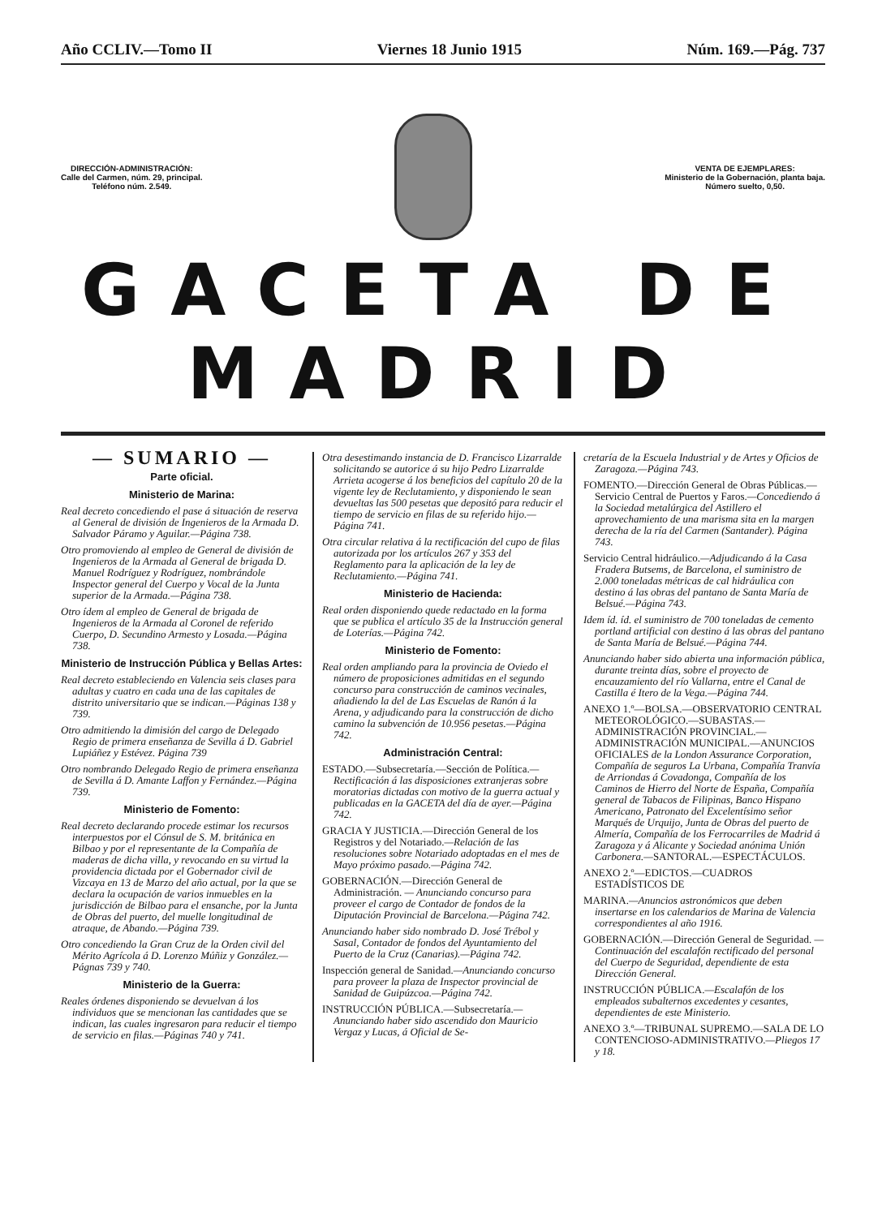Año CCLIV.—Tomo II Viernes 18 Junio 1915 Núm. 169.—Pág. 737
DIRECCIÓN-ADMINISTRACIÓN:
Calle del Carmen, núm. 29, principal.
Teléfono núm. 2.549.
VENTA DE EJEMPLARES:
Ministerio de la Gobernación, planta baja.
Número suelto, 0,50.
GACETA DE MADRID
— SUMARIO —
Parte oficial.
Ministerio de Marina:
Real decreto concediendo el pase á situación de reserva al General de división de Ingenieros de la Armada D. Salvador Páramo y Aguilar.—Página 738.
Otro promoviendo al empleo de General de división de Ingenieros de la Armada al General de brigada D. Manuel Rodríguez y Rodríguez, nombrándole Inspector general del Cuerpo y Vocal de la Junta superior de la Armada.—Página 738.
Otro ídem al empleo de General de brigada de Ingenieros de la Armada al Coronel de referido Cuerpo, D. Secundino Armesto y Losada.—Página 738.
Ministerio de Instrucción Pública y Bellas Artes:
Real decreto estableciendo en Valencia seis clases para adultas y cuatro en cada una de las capitales de distrito universitario que se indican.—Páginas 138 y 739.
Otro admitiendo la dimisión del cargo de Delegado Regio de primera enseñanza de Sevilla á D. Gabriel Lupiáñez y Estévez. Página 739
Otro nombrando Delegado Regio de primera enseñanza de Sevilla á D. Amante Laffon y Fernández.—Página 739.
Ministerio de Fomento:
Real decreto declarando procede estimar los recursos interpuestos por el Cónsul de S. M. británica en Bilbao y por el representante de la Compañía de maderas de dicha villa, y revocando en su virtud la providencia dictada por el Gobernador civil de Vizcaya en 13 de Marzo del año actual, por la que se declara la ocupación de varios inmuebles en la jurisdicción de Bilbao para el ensanche, por la Junta de Obras del puerto, del muelle longitudinal de atraque, de Abando.—Página 739.
Otro concediendo la Gran Cruz de la Orden civil del Mérito Agrícola á D. Lorenzo Múñiz y González.—Págnas 739 y 740.
Ministerio de la Guerra:
Reales órdenes disponiendo se devuelvan á los individuos que se mencionan las cantidades que se indican, las cuales ingresaron para reducir el tiempo de servicio en filas.—Páginas 740 y 741.
Otra desestimando instancia de D. Francisco Lizarralde solicitando se autorice á su hijo Pedro Lizarralde Arrieta acogerse á los beneficios del capítulo 20 de la vigente ley de Reclutamiento, y disponiendo le sean devueltas las 500 pesetas que depositó para reducir el tiempo de servicio en filas de su referido hijo.—Página 741.
Otra circular relativa á la rectificación del cupo de filas autorizada por los artículos 267 y 353 del Reglamento para la aplicación de la ley de Reclutamiento.—Página 741.
Ministerio de Hacienda:
Real orden disponiendo quede redactado en la forma que se publica el artículo 35 de la Instrucción general de Loterías.—Página 742.
Ministerio de Fomento:
Real orden ampliando para la provincia de Oviedo el número de proposiciones admitidas en el segundo concurso para construcción de caminos vecinales, añadiendo la del de Las Escuelas de Ranón á la Arena, y adjudicando para la construcción de dicho camino la subvención de 10.956 pesetas.—Página 742.
Administración Central:
ESTADO.—Subsecretaría.—Sección de Política.—Rectificación á las disposiciones extranjeras sobre moratorias dictadas con motivo de la guerra actual y publicadas en la GACETA del día de ayer.—Página 742.
GRACIA Y JUSTICIA.—Dirección General de los Registros y del Notariado.—Relación de las resoluciones sobre Notariado adoptadas en el mes de Mayo próximo pasado.—Página 742.
GOBERNACIÓN.—Dirección General de Administración. — Anunciando concurso para proveer el cargo de Contador de fondos de la Diputación Provincial de Barcelona.—Página 742.
Anunciando haber sido nombrado D. José Trébol y Sasal, Contador de fondos del Ayuntamiento del Puerto de la Cruz (Canarias).—Página 742.
Inspección general de Sanidad.—Anunciando concurso para proveer la plaza de Inspector provincial de Sanidad de Guipúzcoa.—Página 742.
INSTRUCCIÓN PÚBLICA.—Subsecretaría.—Anunciando haber sido ascendido don Mauricio Vergaz y Lucas, á Oficial de Se-
cretaría de la Escuela Industrial y de Artes y Oficios de Zaragoza.—Página 743.
FOMENTO.—Dirección General de Obras Públicas.—Servicio Central de Puertos y Faros.—Concediendo á la Sociedad metalúrgica del Astillero el aprovechamiento de una marisma sita en la margen derecha de la ría del Carmen (Santander). Página 743.
Servicio Central hidráulico.—Adjudicando á la Casa Fradera Butsems, de Barcelona, el suministro de 2.000 toneladas métricas de cal hidráulica con destino á las obras del pantano de Santa María de Belsué.—Página 743.
Idem íd. íd. el suministro de 700 toneladas de cemento portland artificial con destino á las obras del pantano de Santa María de Belsué.—Página 744.
Anunciando haber sido abierta una información pública, durante treinta días, sobre el proyecto de encauzamiento del río Vallarna, entre el Canal de Castilla é Itero de la Vega.—Página 744.
ANEXO 1.º—BOLSA.—OBSERVATORIO CENTRAL METEOROLÓGICO.—SUBASTAS.—ADMINISTRACIÓN PROVINCIAL.—ADMINISTRACIÓN MUNICIPAL.—ANUNCIOS OFICIALES de la London Assurance Corporation, Compañía de seguros La Urbana, Compañía Tranvía de Arriondas á Covadonga, Compañía de los Caminos de Hierro del Norte de España, Compañía general de Tabacos de Filipinas, Banco Hispano Americano, Patronato del Excelentísimo señor Marqués de Urquijo, Junta de Obras del puerto de Almería, Compañía de los Ferrocarriles de Madrid á Zaragoza y á Alicante y Sociedad anónima Unión Carbonera.—SANTORAL.—ESPECTÁCULOS.
ANEXO 2.º—EDICTOS.—CUADROS ESTADÍSTICOS DE
MARINA.—Anuncios astronómicos que deben insertarse en los calendarios de Marina de Valencia correspondientes al año 1916.
GOBERNACIÓN.—Dirección General de Seguridad. — Continuación del escalafón rectificado del personal del Cuerpo de Seguridad, dependiente de esta Dirección General.
INSTRUCCIÓN PÚBLICA.—Escalafón de los empleados subalternos excedentes y cesantes, dependientes de este Ministerio.
ANEXO 3.º—TRIBUNAL SUPREMO.—SALA DE LO CONTENCIOSO-ADMINISTRATIVO.—Pliegos 17 y 18.